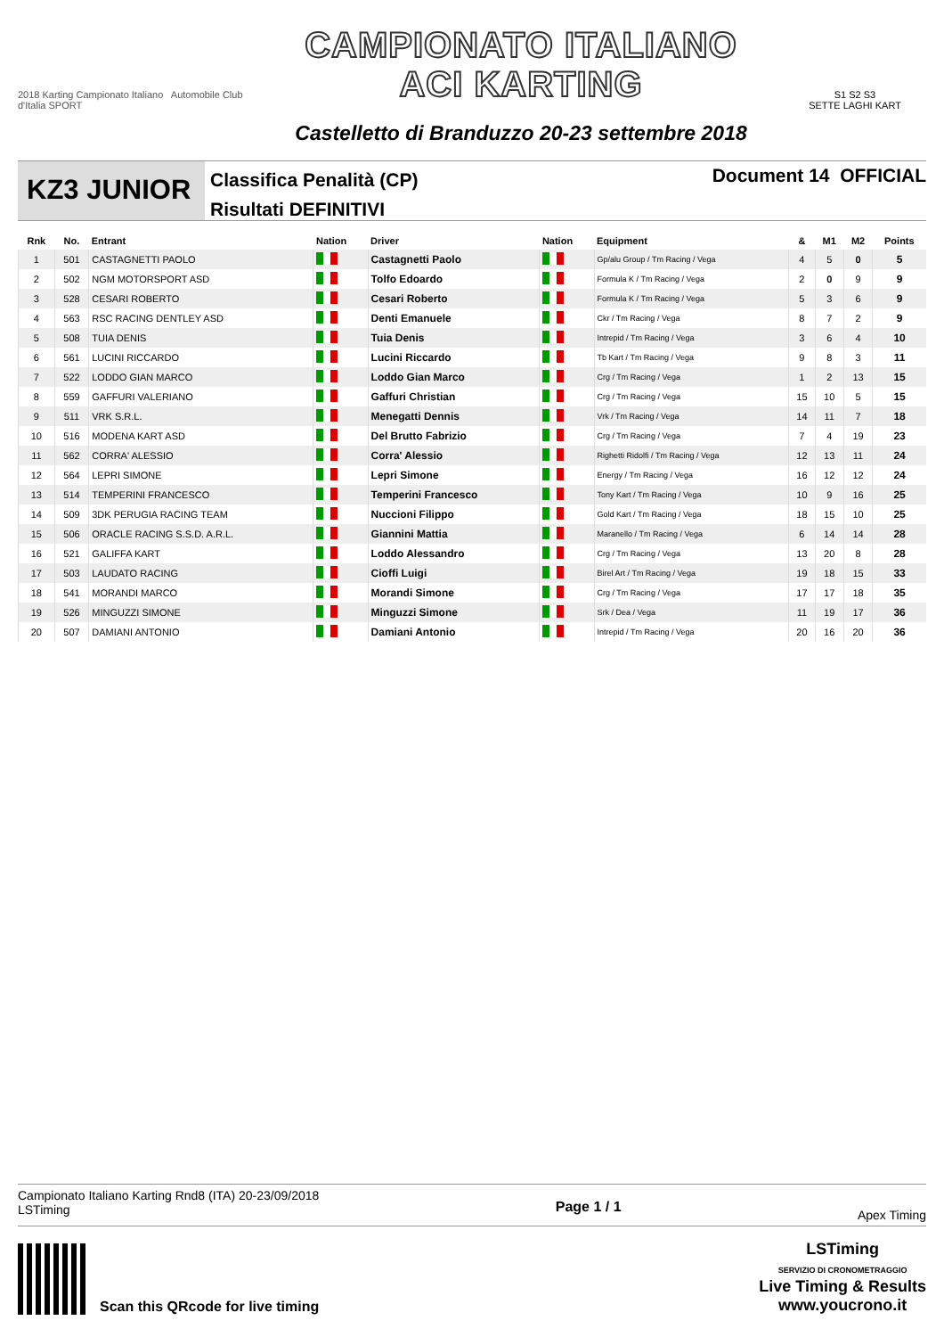2018 Karting Campionato Italiano Automobile Club d'Italia SPORT
CAMPIONATO ITALIANO
ACI KARTING
Castelletto di Branduzzo 20-23 settembre 2018
S1 S2 S3
SETTE LAGHI KART
KZ3 JUNIOR
Classifica Penalità (CP)
Risultati DEFINITIVI
Document 14 OFFICIAL
| Rnk | No. | Entrant | Nation | Driver | Nation | Equipment | & | M1 | M2 | Points |
| --- | --- | --- | --- | --- | --- | --- | --- | --- | --- | --- |
| 1 | 501 | CASTAGNETTI PAOLO | | Castagnetti Paolo | | Gp/alu Group / Tm Racing / Vega | 4 | 5 | 0 | 5 |
| 2 | 502 | NGM MOTORSPORT ASD | | Tolfo Edoardo | | Formula K / Tm Racing / Vega | 2 | 0 | 9 | 9 |
| 3 | 528 | CESARI ROBERTO | | Cesari Roberto | | Formula K / Tm Racing / Vega | 5 | 3 | 6 | 9 |
| 4 | 563 | RSC RACING DENTLEY ASD | | Denti Emanuele | | Ckr / Tm Racing / Vega | 8 | 7 | 2 | 9 |
| 5 | 508 | TUIA DENIS | | Tuia Denis | | Intrepid / Tm Racing / Vega | 3 | 6 | 4 | 10 |
| 6 | 561 | LUCINI RICCARDO | | Lucini Riccardo | | Tb Kart / Tm Racing / Vega | 9 | 8 | 3 | 11 |
| 7 | 522 | LODDO GIAN MARCO | | Loddo Gian Marco | | Crg / Tm Racing / Vega | 1 | 2 | 13 | 15 |
| 8 | 559 | GAFFURI VALERIANO | | Gaffuri Christian | | Crg / Tm Racing / Vega | 15 | 10 | 5 | 15 |
| 9 | 511 | VRK S.R.L. | | Menegatti Dennis | | Vrk / Tm Racing / Vega | 14 | 11 | 7 | 18 |
| 10 | 516 | MODENA KART ASD | | Del Brutto Fabrizio | | Crg / Tm Racing / Vega | 7 | 4 | 19 | 23 |
| 11 | 562 | CORRA' ALESSIO | | Corra' Alessio | | Righetti Ridolfi / Tm Racing / Vega | 12 | 13 | 11 | 24 |
| 12 | 564 | LEPRI SIMONE | | Lepri Simone | | Energy / Tm Racing / Vega | 16 | 12 | 12 | 24 |
| 13 | 514 | TEMPERINI FRANCESCO | | Temperini Francesco | | Tony Kart / Tm Racing / Vega | 10 | 9 | 16 | 25 |
| 14 | 509 | 3DK PERUGIA RACING TEAM | | Nuccioni Filippo | | Gold Kart / Tm Racing / Vega | 18 | 15 | 10 | 25 |
| 15 | 506 | ORACLE RACING S.S.D. A.R.L. | | Giannini Mattia | | Maranello / Tm Racing / Vega | 6 | 14 | 14 | 28 |
| 16 | 521 | GALIFFA KART | | Loddo Alessandro | | Crg / Tm Racing / Vega | 13 | 20 | 8 | 28 |
| 17 | 503 | LAUDATO RACING | | Cioffi Luigi | | Birel Art / Tm Racing / Vega | 19 | 18 | 15 | 33 |
| 18 | 541 | MORANDI MARCO | | Morandi Simone | | Crg / Tm Racing / Vega | 17 | 17 | 18 | 35 |
| 19 | 526 | MINGUZZI SIMONE | | Minguzzi Simone | | Srk / Dea / Vega | 11 | 19 | 17 | 36 |
| 20 | 507 | DAMIANI ANTONIO | | Damiani Antonio | | Intrepid / Tm Racing / Vega | 20 | 16 | 20 | 36 |
Campionato Italiano Karting Rnd8 (ITA) 20-23/09/2018
LSTiming
Page 1 / 1
Apex Timing
Scan this QRcode for live timing
LSTiming
SERVIZIO DI CRONOMETRAGGIO
Live Timing & Results
www.youcrono.it